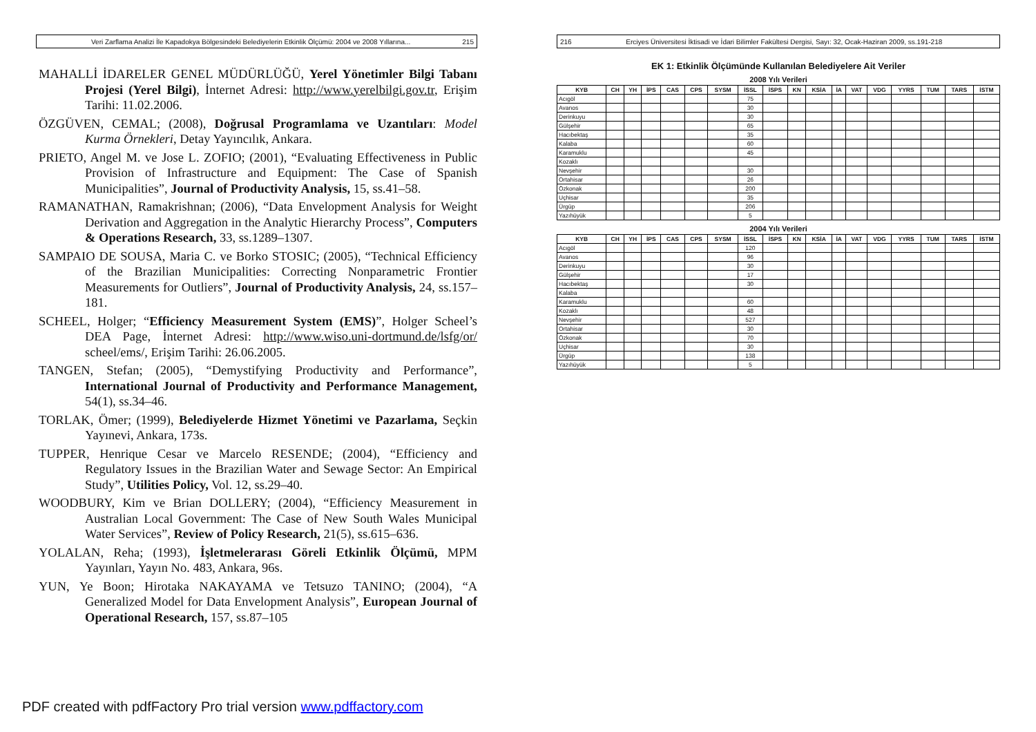Veri Zarflama Analizi İle Kapadokya Bölgesindeki Belediyelerin Etkinlik Ölçümü: 2004 ve 2008 Yıllarına... 215
MAHALLİ İDARELER GENEL MÜDÜRLÜĞÜ, Yerel Yönetimler Bilgi Tabanı Projesi (Yerel Bilgi), İnternet Adresi: http://www.yerelbilgi.gov.tr, Erişim Tarihi: 11.02.2006.
ÖZGÜVEN, CEMAL; (2008), Doğrusal Programlama ve Uzantıları: Model Kurma Örnekleri, Detay Yayıncılık, Ankara.
PRIETO, Angel M. ve Jose L. ZOFIO; (2001), “Evaluating Effectiveness in Public Provision of Infrastructure and Equipment: The Case of Spanish Municipalities”, Journal of Productivity Analysis, 15, ss.41–58.
RAMANATHAN, Ramakrishnan; (2006), “Data Envelopment Analysis for Weight Derivation and Aggregation in the Analytic Hierarchy Process”, Computers & Operations Research, 33, ss.1289–1307.
SAMPAIO DE SOUSA, Maria C. ve Borko STOSIC; (2005), “Technical Efficiency of the Brazilian Municipalities: Correcting Nonparametric Frontier Measurements for Outliers”, Journal of Productivity Analysis, 24, ss.157–181.
SCHEEL, Holger; “Efficiency Measurement System (EMS)”, Holger Scheel’s DEA Page, İnternet Adresi: http://www.wiso.uni-dortmund.de/lsfg/or/ scheel/ems/, Erişim Tarihi: 26.06.2005.
TANGEN, Stefan; (2005), “Demystifying Productivity and Performance”, International Journal of Productivity and Performance Management, 54(1), ss.34–46.
TORLAK, Ömer; (1999), Belediyelerde Hizmet Yönetimi ve Pazarlama, Seçkin Yayınevi, Ankara, 173s.
TUPPER, Henrique Cesar ve Marcelo RESENDE; (2004), “Efficiency and Regulatory Issues in the Brazilian Water and Sewage Sector: An Empirical Study”, Utilities Policy, Vol. 12, ss.29–40.
WOODBURY, Kim ve Brian DOLLERY; (2004), “Efficiency Measurement in Australian Local Government: The Case of New South Wales Municipal Water Services”, Review of Policy Research, 21(5), ss.615–636.
YOLALAN, Reha; (1993), İşletmelerarası Göreli Etkinlik Ölçümü, MPM Yayınları, Yayın No. 483, Ankara, 96s.
YUN, Ye Boon; Hirotaka NAKAYAMA ve Tetsuzo TANINO; (2004), “A Generalized Model for Data Envelopment Analysis”, European Journal of Operational Research, 157, ss.87–105
216 Erciyes Üniversitesi İktisadi ve İdari Bilimler Fakültesi Dergisi, Sayı: 32, Ocak-Haziran 2009, ss.191-218
EK 1: Etkinlik Ölçümünde Kullanılan Belediyelere Ait Veriler
2008 Yılı Verileri
| KYB | CH | YH | İPS | CAS | CPS | SYSM | İSSL | İSPS | KN | KSİA | İA | VAT | VDG | YYRS | TUM | TARS | İSTM |
| --- | --- | --- | --- | --- | --- | --- | --- | --- | --- | --- | --- | --- | --- | --- | --- | --- | --- |
| Acıgöl | | | | | | | 75 | | | | | | | | | | |
| Avanos | | | | | | | 30 | | | | | | | | | | |
| Derinkuyu | | | | | | | 30 | | | | | | | | | | |
| Gülşehir | | | | | | | 65 | | | | | | | | | | |
| Hacıbektaş | | | | | | | 35 | | | | | | | | | | |
| Kalaba | | | | | | | 60 | | | | | | | | | | |
| Karamuklu | | | | | | | 45 | | | | | | | | | | |
| Kozaklı | | | | | | | | | | | | | | | | | |
| Nevşehir | | | | | | | 30 | | | | | | | | | | |
| Ortahisar | | | | | | | 26 | | | | | | | | | | |
| Özkonak | | | | | | | 200 | | | | | | | | | | |
| Uçhisar | | | | | | | 35 | | | | | | | | | | |
| Ürgüp | | | | | | | 206 | | | | | | | | | | |
| Yazıhüyük | | | | | | | 5 | | | | | | | | | | |
2004 Yılı Verileri
| KYB | CH | YH | İPS | CAS | CPS | SYSM | İSSL | İSPS | KN | KSİA | İA | VAT | VDG | YYRS | TUM | TARS | İSTM |
| --- | --- | --- | --- | --- | --- | --- | --- | --- | --- | --- | --- | --- | --- | --- | --- | --- | --- |
| Acıgöl | | | | | | | 120 | | | | | | | | | | |
| Avanos | | | | | | | 96 | | | | | | | | | | |
| Derinkuyu | | | | | | | 30 | | | | | | | | | | |
| Gülşehir | | | | | | | 17 | | | | | | | | | | |
| Hacıbektaş | | | | | | | 30 | | | | | | | | | | |
| Kalaba | | | | | | | | | | | | | | | | | |
| Karamuklu | | | | | | | 60 | | | | | | | | | | |
| Kozaklı | | | | | | | 48 | | | | | | | | | | |
| Nevşehir | | | | | | | 527 | | | | | | | | | | |
| Ortahisar | | | | | | | 30 | | | | | | | | | | |
| Özkonak | | | | | | | 70 | | | | | | | | | | |
| Uçhisar | | | | | | | 30 | | | | | | | | | | |
| Ürgüp | | | | | | | 138 | | | | | | | | | | |
| Yazıhüyük | | | | | | | 5 | | | | | | | | | | |
PDF created with pdfFactory Pro trial version www.pdffactory.com